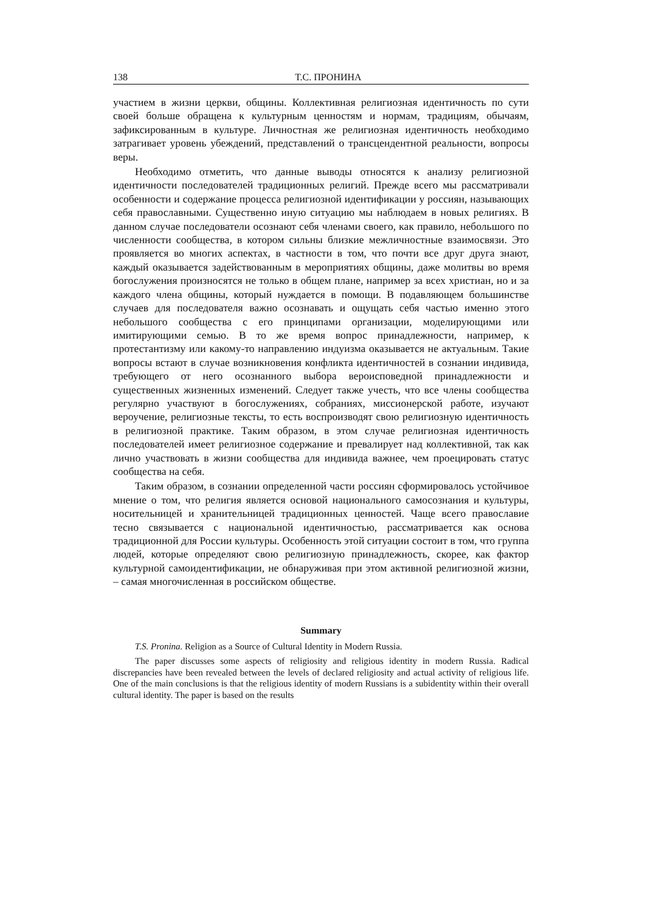138 Т.С. ПРОНИНА
участием в жизни церкви, общины. Коллективная религиозная идентичность по сути своей больше обращена к культурным ценностям и нормам, традициям, обычаям, зафиксированным в культуре. Личностная же религиозная идентичность необходимо затрагивает уровень убеждений, представлений о трансцендентной реальности, вопросы веры.
Необходимо отметить, что данные выводы относятся к анализу религиозной идентичности последователей традиционных религий. Прежде всего мы рассматривали особенности и содержание процесса религиозной идентификации у россиян, называющих себя православными. Существенно иную ситуацию мы наблюдаем в новых религиях. В данном случае последователи осознают себя членами своего, как правило, небольшого по численности сообщества, в котором сильны близкие межличностные взаимосвязи. Это проявляется во многих аспектах, в частности в том, что почти все друг друга знают, каждый оказывается задействованным в мероприятиях общины, даже молитвы во время богослужения произносятся не только в общем плане, например за всех христиан, но и за каждого члена общины, который нуждается в помощи. В подавляющем большинстве случаев для последователя важно осознавать и ощущать себя частью именно этого небольшого сообщества с его принципами организации, моделирующими или имитирующими семью. В то же время вопрос принадлежности, например, к протестантизму или какому-то направлению индуизма оказывается не актуальным. Такие вопросы встают в случае возникновения конфликта идентичностей в сознании индивида, требующего от него осознанного выбора вероисповедной принадлежности и существенных жизненных изменений. Следует также учесть, что все члены сообщества регулярно участвуют в богослужениях, собраниях, миссионерской работе, изучают вероучение, религиозные тексты, то есть воспроизводят свою религиозную идентичность в религиозной практике. Таким образом, в этом случае религиозная идентичность последователей имеет религиозное содержание и превалирует над коллективной, так как лично участвовать в жизни сообщества для индивида важнее, чем проецировать статус сообщества на себя.
Таким образом, в сознании определенной части россиян сформировалось устойчивое мнение о том, что религия является основой национального самосознания и культуры, носительницей и хранительницей традиционных ценностей. Чаще всего православие тесно связывается с национальной идентичностью, рассматривается как основа традиционной для России культуры. Особенность этой ситуации состоит в том, что группа людей, которые определяют свою религиозную принадлежность, скорее, как фактор культурной самоидентификации, не обнаруживая при этом активной религиозной жизни, – самая многочисленная в российском обществе.
Summary
T.S. Pronina. Religion as a Source of Cultural Identity in Modern Russia.
The paper discusses some aspects of religiosity and religious identity in modern Russia. Radical discrepancies have been revealed between the levels of declared religiosity and actual activity of religious life. One of the main conclusions is that the religious identity of modern Russians is a subidentity within their overall cultural identity. The paper is based on the results